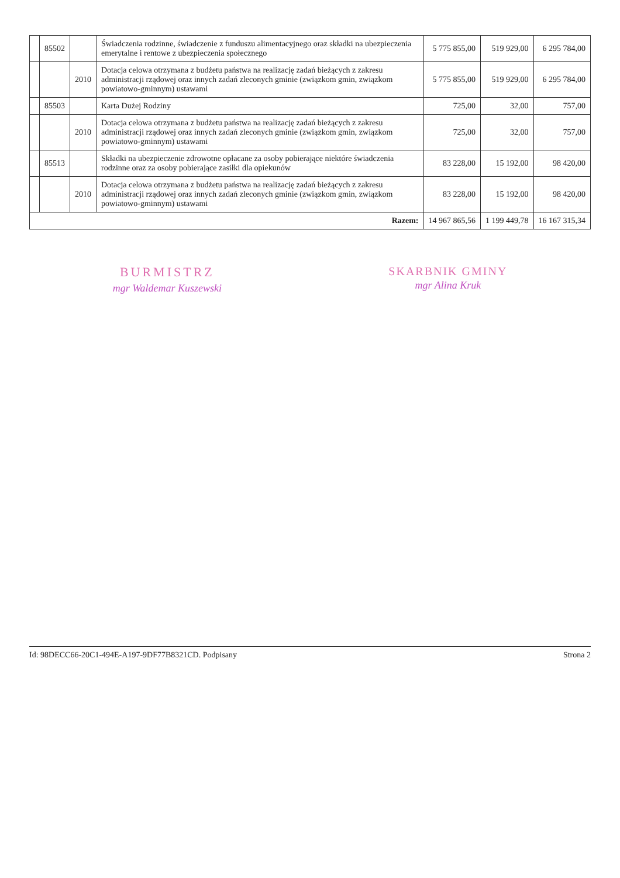| | 85502 | | Świadczenia rodzinne, świadczenie z funduszu alimentacyjnego oraz składki na ubezpieczenia emerytalne i rentowe z ubezpieczenia społecznego | 5 775 855,00 | 519 929,00 | 6 295 784,00 |
| | | 2010 | Dotacja celowa otrzymana z budżetu państwa na realizację zadań bieżących z zakresu administracji rządowej oraz innych zadań zleconych gminie (związkom gmin, związkom powiatowo-gminnym) ustawami | 5 775 855,00 | 519 929,00 | 6 295 784,00 |
| | 85503 | | Karta Dużej Rodziny | 725,00 | 32,00 | 757,00 |
| | | 2010 | Dotacja celowa otrzymana z budżetu państwa na realizację zadań bieżących z zakresu administracji rządowej oraz innych zadań zleconych gminie (związkom gmin, związkom powiatowo-gminnym) ustawami | 725,00 | 32,00 | 757,00 |
| | 85513 | | Składki na ubezpieczenie zdrowotne opłacane za osoby pobierające niektóre świadczenia rodzinne oraz za osoby pobierające zasiłki dla opiekunów | 83 228,00 | 15 192,00 | 98 420,00 |
| | | 2010 | Dotacja celowa otrzymana z budżetu państwa na realizację zadań bieżących z zakresu administracji rządowej oraz innych zadań zleconych gminie (związkom gmin, związkom powiatowo-gminnym) ustawami | 83 228,00 | 15 192,00 | 98 420,00 |
| Razem: | | | | 14 967 865,56 | 1 199 449,78 | 16 167 315,34 |
BURMISTRZ
mgr Waldemar Kuszewski
SKARBNIK GMINY
mgr Alina Kruk
Id: 98DECC66-20C1-494E-A197-9DF77B8321CD. Podpisany Strona 2